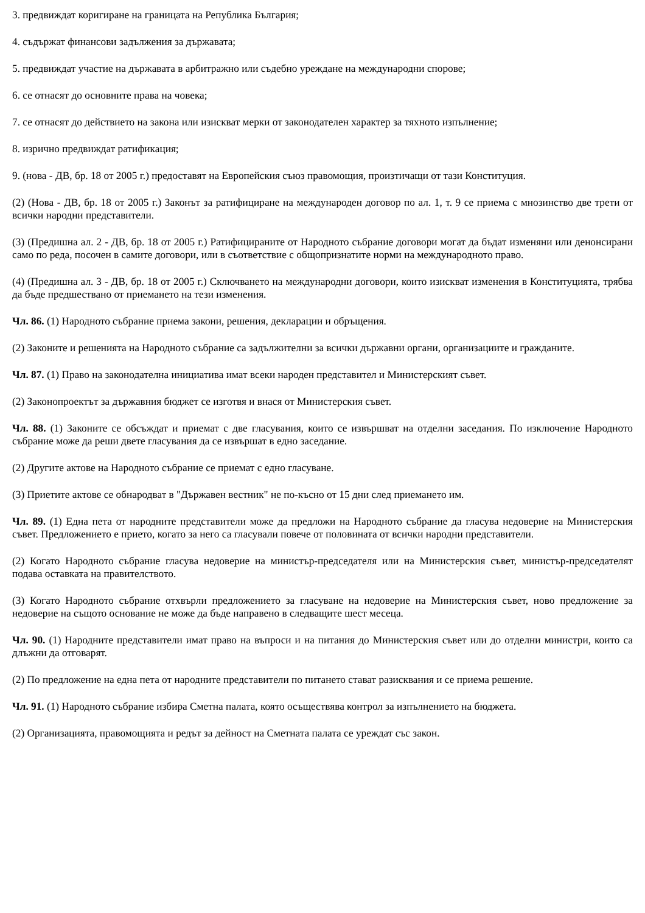3. предвиждат коригиране на границата на Република България;
4. съдържат финансови задължения за държавата;
5. предвиждат участие на държавата в арбитражно или съдебно уреждане на международни спорове;
6. се отнасят до основните права на човека;
7. се отнасят до действието на закона или изискват мерки от законодателен характер за тяхното изпълнение;
8. изрично предвиждат ратификация;
9. (нова - ДВ, бр. 18 от 2005 г.) предоставят на Европейския съюз правомощия, произтичащи от тази Конституция.
(2) (Нова - ДВ, бр. 18 от 2005 г.) Законът за ратифициране на международен договор по ал. 1, т. 9 се приема с мнозинство две трети от всички народни представители.
(3) (Предишна ал. 2 - ДВ, бр. 18 от 2005 г.) Ратифицираните от Народното събрание договори могат да бъдат изменяни или денонсирани само по реда, посочен в самите договори, или в съответствие с общопризнатите норми на международното право.
(4) (Предишна ал. 3 - ДВ, бр. 18 от 2005 г.) Сключването на международни договори, които изискват изменения в Конституцията, трябва да бъде предшествано от приемането на тези изменения.
Чл. 86. (1) Народното събрание приема закони, решения, декларации и обръщения.
(2) Законите и решенията на Народното събрание са задължителни за всички държавни органи, организациите и гражданите.
Чл. 87. (1) Право на законодателна инициатива имат всеки народен представител и Министерският съвет.
(2) Законопроектът за държавния бюджет се изготвя и внася от Министерския съвет.
Чл. 88. (1) Законите се обсъждат и приемат с две гласувания, които се извършват на отделни заседания. По изключение Народното събрание може да реши двете гласувания да се извършат в едно заседание.
(2) Другите актове на Народното събрание се приемат с едно гласуване.
(3) Приетите актове се обнародват в "Държавен вестник" не по-късно от 15 дни след приемането им.
Чл. 89. (1) Една пета от народните представители може да предложи на Народното събрание да гласува недоверие на Министерския съвет. Предложението е прието, когато за него са гласували повече от половината от всички народни представители.
(2) Когато Народното събрание гласува недоверие на министър-председателя или на Министерския съвет, министър-председателят подава оставката на правителството.
(3) Когато Народното събрание отхвърли предложението за гласуване на недоверие на Министерския съвет, ново предложение за недоверие на същото основание не може да бъде направено в следващите шест месеца.
Чл. 90. (1) Народните представители имат право на въпроси и на питания до Министерския съвет или до отделни министри, които са длъжни да отговарят.
(2) По предложение на една пета от народните представители по питането стават разисквания и се приема решение.
Чл. 91. (1) Народното събрание избира Сметна палата, която осъществява контрол за изпълнението на бюджета.
(2) Организацията, правомощията и редът за дейност на Сметната палата се уреждат със закон.